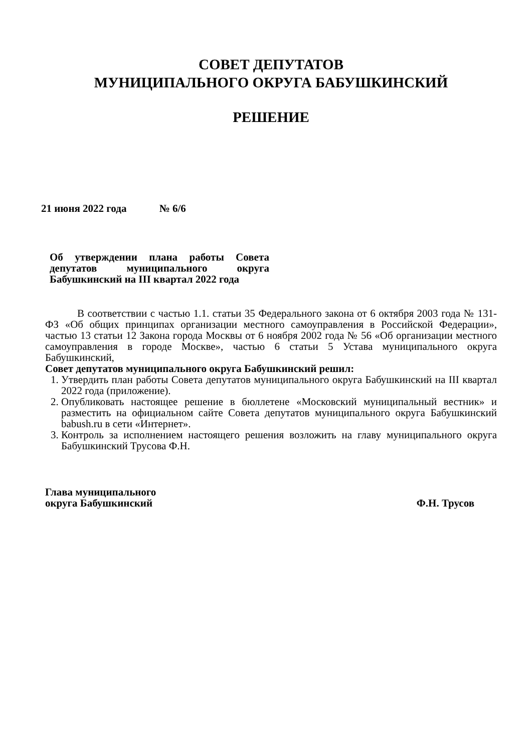СОВЕТ ДЕПУТАТОВ
МУНИЦИПАЛЬНОГО ОКРУГА БАБУШКИНСКИЙ
РЕШЕНИЕ
21 июня 2022 года № 6/6
Об утверждении плана работы Совета депутатов муниципального округа Бабушкинский на III квартал 2022 года
В соответствии с частью 1.1. статьи 35 Федерального закона от 6 октября 2003 года № 131-ФЗ «Об общих принципах организации местного самоуправления в Российской Федерации», частью 13 статьи 12 Закона города Москвы от 6 ноября 2002 года № 56 «Об организации местного самоуправления в городе Москве», частью 6 статьи 5 Устава муниципального округа Бабушкинский,
Совет депутатов муниципального округа Бабушкинский решил:
1. Утвердить план работы Совета депутатов муниципального округа Бабушкинский на III квартал 2022 года (приложение).
2. Опубликовать настоящее решение в бюллетене «Московский муниципальный вестник» и разместить на официальном сайте Совета депутатов муниципального округа Бабушкинский babush.ru в сети «Интернет».
3. Контроль за исполнением настоящего решения возложить на главу муниципального округа Бабушкинский Трусова Ф.Н.
Глава муниципального
округа Бабушкинский
Ф.Н. Трусов